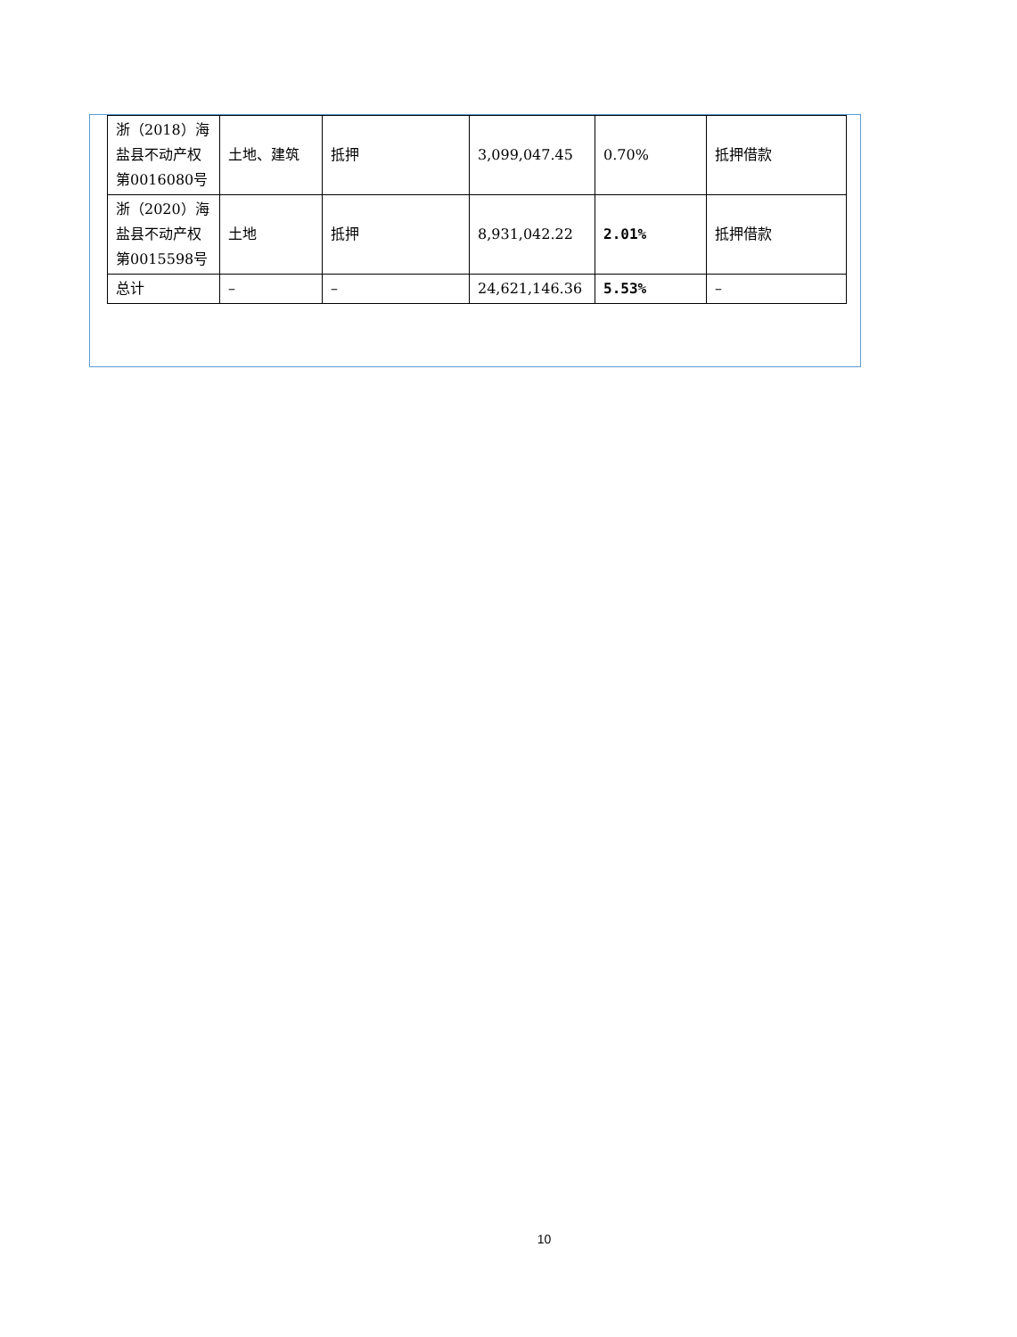| 浙（2018）海盐县不动产权第0016080号 | 土地、建筑 | 抵押 | 3,099,047.45 | 0.70% | 抵押借款 |
| 浙（2020）海盐县不动产权第0015598号 | 土地 | 抵押 | 8,931,042.22 | 2.01% | 抵押借款 |
| 总计 | – | – | 24,621,146.36 | 5.53% | – |
10